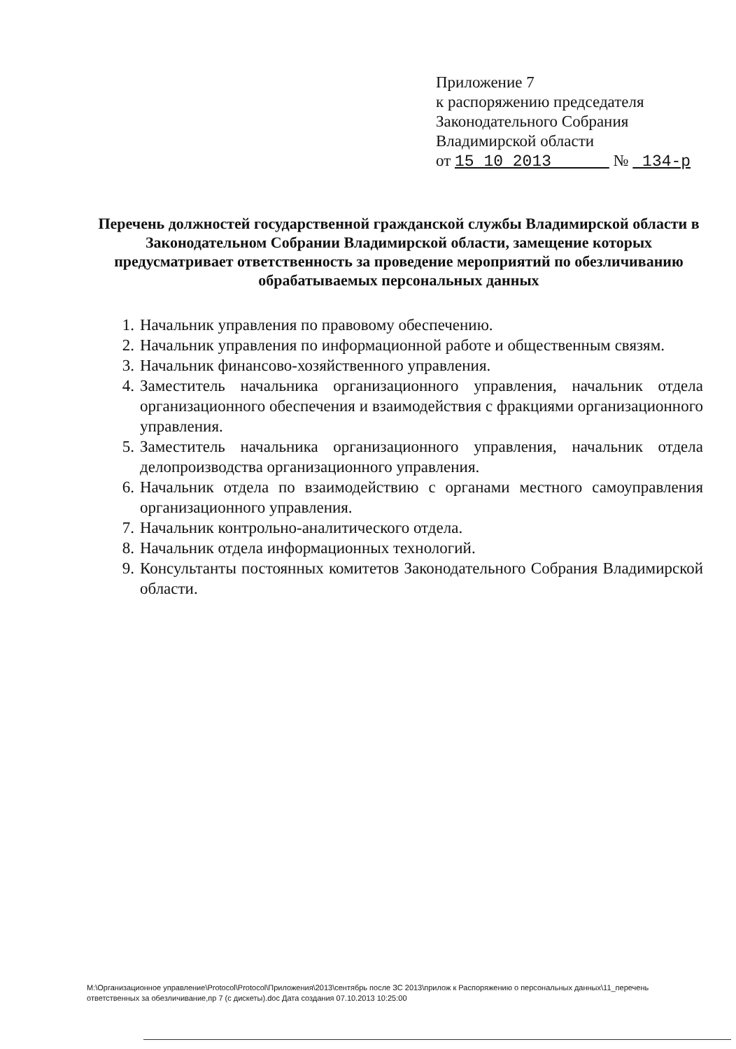Приложение 7
к распоряжению председателя
Законодательного Собрания
Владимирской области
от 15 10 2013 № 134-р
Перечень должностей государственной гражданской службы Владимирской области в Законодательном Собрании Владимирской области, замещение которых предусматривает ответственность за проведение мероприятий по обезличиванию обрабатываемых персональных данных
1. Начальник управления по правовому обеспечению.
2. Начальник управления по информационной работе и общественным связям.
3. Начальник финансово-хозяйственного управления.
4. Заместитель начальника организационного управления, начальник отдела организационного обеспечения и взаимодействия с фракциями организационного управления.
5. Заместитель начальника организационного управления, начальник отдела делопроизводства организационного управления.
6. Начальник отдела по взаимодействию с органами местного самоуправления организационного управления.
7. Начальник контрольно-аналитического отдела.
8. Начальник отдела информационных технологий.
9. Консультанты постоянных комитетов Законодательного Собрания Владимирской области.
M:\Организационное управление\Protocol\Protocol\Приложения\2013\сентябрь после ЗС 2013\прилож к Распоряжению о персональных данных\11_перечень ответственных за обезличивание,пр 7 (с дискеты).doc Дата создания 07.10.2013 10:25:00